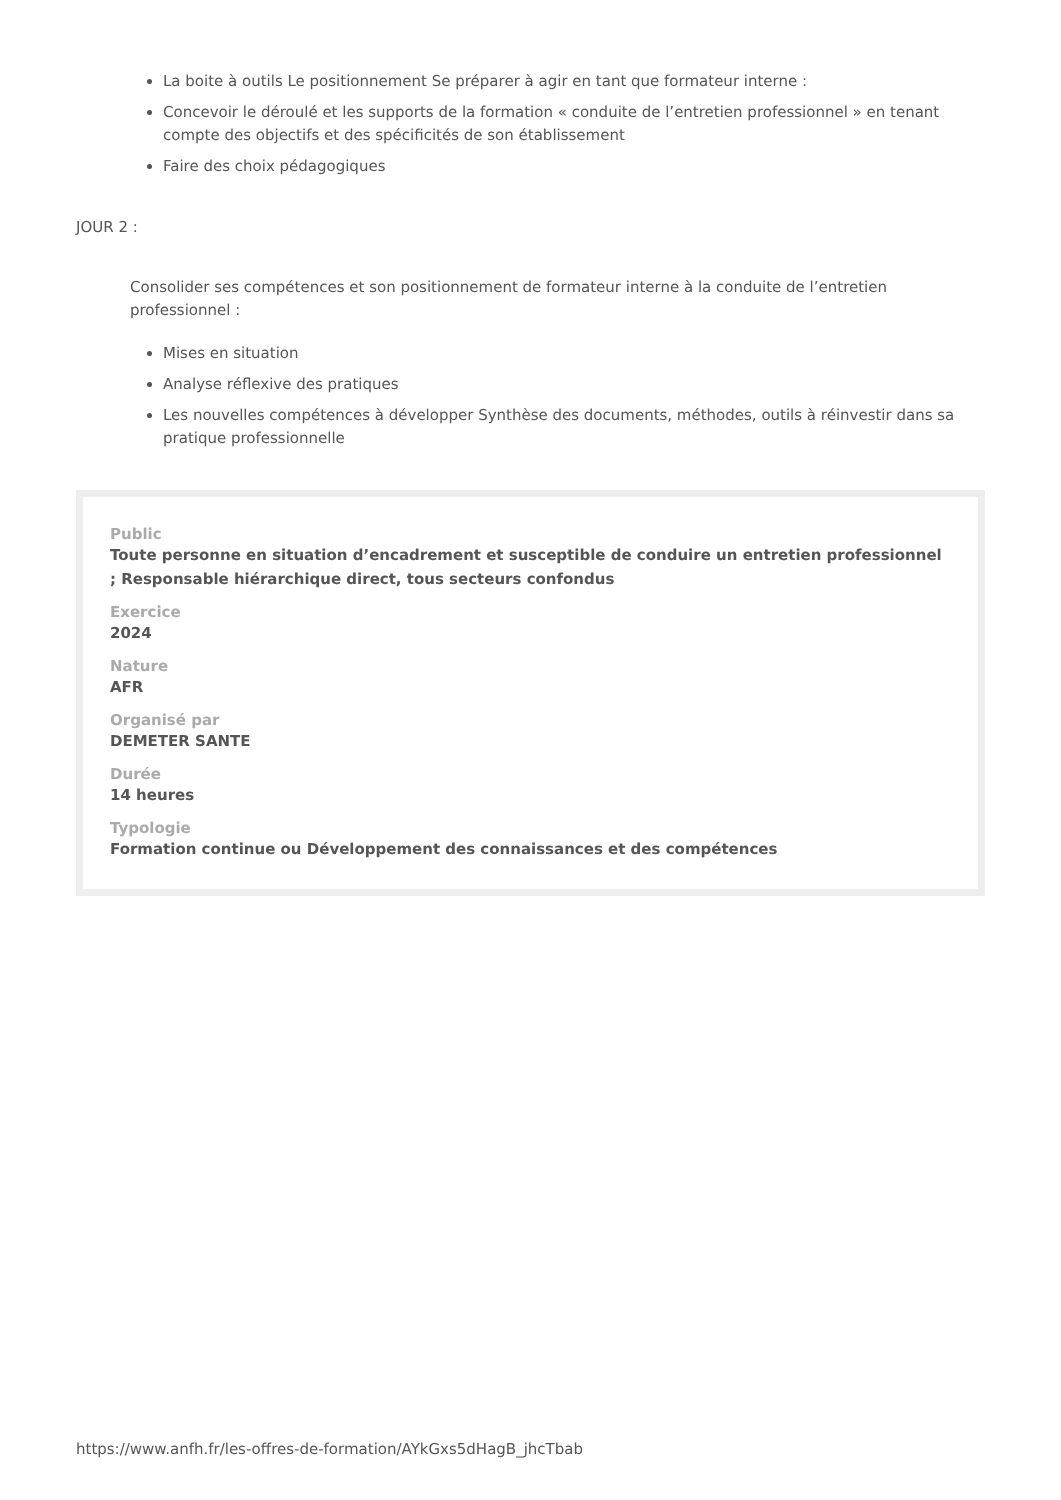La boite à outils Le positionnement Se préparer à agir en tant que formateur interne :
Concevoir le déroulé et les supports de la formation « conduite de l’entretien professionnel » en tenant compte des objectifs et des spécificités de son établissement
Faire des choix pédagogiques
JOUR 2 :
Consolider ses compétences et son positionnement de formateur interne à la conduite de l’entretien professionnel :
Mises en situation
Analyse réflexive des pratiques
Les nouvelles compétences à développer Synthèse des documents, méthodes, outils à réinvestir dans sa pratique professionnelle
Public
Toute personne en situation d’encadrement et susceptible de conduire un entretien professionnel ; Responsable hiérarchique direct, tous secteurs confondus
Exercice
2024
Nature
AFR
Organisé par
DEMETER SANTE
Durée
14 heures
Typologie
Formation continue ou Développement des connaissances et des compétences
https://www.anfh.fr/les-offres-de-formation/AYkGxs5dHagB_jhcTbab